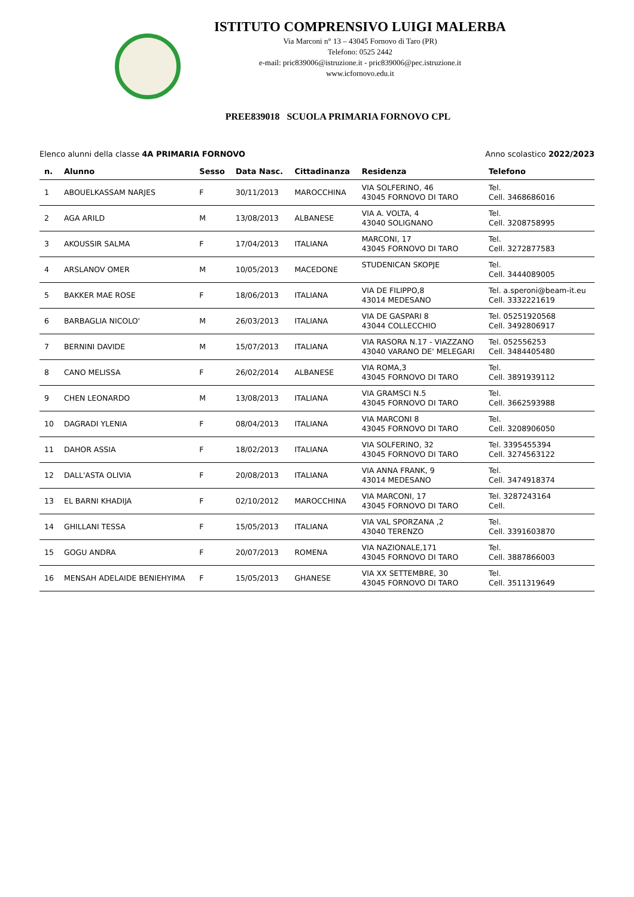ISTITUTO COMPRENSIVO LUIGI MALERBA
Via Marconi n° 13 – 43045 Fornovo di Taro (PR)
Telefono: 0525 2442
e-mail: pric839006@istruzione.it - pric839006@pec.istruzione.it
www.icfornovo.edu.it
PREE839018 SCUOLA PRIMARIA FORNOVO CPL
Elenco alunni della classe 4A PRIMARIA FORNOVO Anno scolastico 2022/2023
| n. | Alunno | Sesso | Data Nasc. | Cittadinanza | Residenza | Telefono |
| --- | --- | --- | --- | --- | --- | --- |
| 1 | ABOUELKASSAM NARJES | F | 30/11/2013 | MAROCCHINA | VIA SOLFERINO, 46 43045 FORNOVO DI TARO | Tel. Cell. 3468686016 |
| 2 | AGA ARILD | M | 13/08/2013 | ALBANESE | VIA A. VOLTA, 4 43040 SOLIGNANO | Tel. Cell. 3208758995 |
| 3 | AKOUSSIR SALMA | F | 17/04/2013 | ITALIANA | MARCONI, 17 43045 FORNOVO DI TARO | Tel. Cell. 3272877583 |
| 4 | ARSLANOV OMER | M | 10/05/2013 | MACEDONE | STUDENICAN SKOPJE | Tel. Cell. 3444089005 |
| 5 | BAKKER MAE ROSE | F | 18/06/2013 | ITALIANA | VIA DE FILIPPO,8 43014 MEDESANO | Tel. a.speroni@beam-it.eu Cell. 3332221619 |
| 6 | BARBAGLIA NICOLO' | M | 26/03/2013 | ITALIANA | VIA DE GASPARI 8 43044 COLLECCHIO | Tel. 05251920568 Cell. 3492806917 |
| 7 | BERNINI DAVIDE | M | 15/07/2013 | ITALIANA | VIA RASORA N.17 - VIAZZANO 43040 VARANO DE' MELEGARI | Tel. 052556253 Cell. 3484405480 |
| 8 | CANO MELISSA | F | 26/02/2014 | ALBANESE | VIA ROMA,3 43045 FORNOVO DI TARO | Tel. Cell. 3891939112 |
| 9 | CHEN LEONARDO | M | 13/08/2013 | ITALIANA | VIA GRAMSCI N.5 43045 FORNOVO DI TARO | Tel. Cell. 3662593988 |
| 10 | DAGRADI YLENIA | F | 08/04/2013 | ITALIANA | VIA MARCONI 8 43045 FORNOVO DI TARO | Tel. Cell. 3208906050 |
| 11 | DAHOR ASSIA | F | 18/02/2013 | ITALIANA | VIA SOLFERINO, 32 43045 FORNOVO DI TARO | Tel. 3395455394 Cell. 3274563122 |
| 12 | DALL'ASTA OLIVIA | F | 20/08/2013 | ITALIANA | VIA ANNA FRANK, 9 43014 MEDESANO | Tel. Cell. 3474918374 |
| 13 | EL BARNI KHADIJA | F | 02/10/2012 | MAROCCHINA | VIA MARCONI, 17 43045 FORNOVO DI TARO | Tel. 3287243164 Cell. |
| 14 | GHILLANI TESSA | F | 15/05/2013 | ITALIANA | VIA VAL SPORZANA ,2 43040 TERENZO | Tel. Cell. 3391603870 |
| 15 | GOGU ANDRA | F | 20/07/2013 | ROMENA | VIA NAZIONALE,171 43045 FORNOVO DI TARO | Tel. Cell. 3887866003 |
| 16 | MENSAH ADELAIDE BENIEHYIMA | F | 15/05/2013 | GHANESE | VIA XX SETTEMBRE, 30 43045 FORNOVO DI TARO | Tel. Cell. 3511319649 |